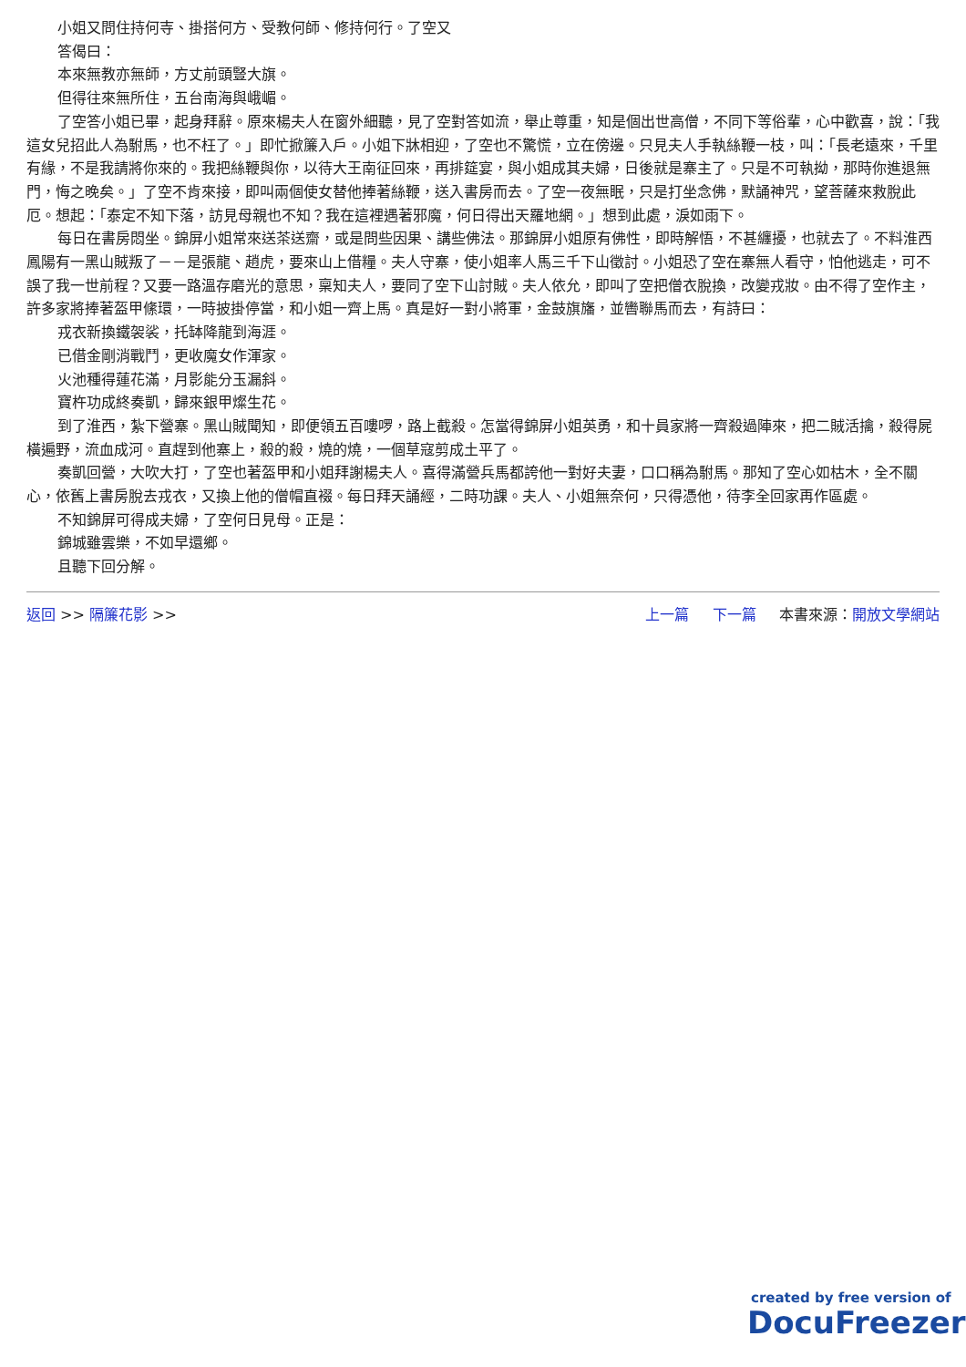小姐又問住持何寺、掛搭何方、受教何師、修持何行。了空又
答偈曰：
本來無教亦無師，方丈前頭豎大旗。
但得往來無所住，五台南海與峨嵋。
了空答小姐已畢，起身拜辭。原來楊夫人在窗外細聽，見了空對答如流，舉止尊重，知是個出世高僧，不同下等俗輩，心中歡喜，說：「我這女兒招此人為駙馬，也不枉了。」即忙掀簾入戶。小姐下牀相迎，了空也不驚慌，立在傍邊。只見夫人手執絲鞭一枝，叫：「長老遠來，千里有緣，不是我請將你來的。我把絲鞭與你，以待大王南征回來，再排筵宴，與小姐成其夫婦，日後就是寨主了。只是不可執拗，那時你進退無門，悔之晚矣。」了空不肯來接，即叫兩個使女替他捧著絲鞭，送入書房而去。了空一夜無眠，只是打坐念佛，默誦神咒，望菩薩來救脫此厄。想起：「泰定不知下落，訪見母親也不知？我在這裡遇著邪魔，何日得出天羅地網。」想到此處，淚如雨下。
每日在書房悶坐。錦屏小姐常來送茶送齋，或是問些因果、講些佛法。那錦屏小姐原有佛性，即時解悟，不甚纏擾，也就去了。不料淮西鳳陽有一黑山賊叛了－－是張龍、趙虎，要來山上借糧。夫人守寨，使小姐率人馬三千下山徵討。小姐恐了空在寨無人看守，怕他逃走，可不誤了我一世前程？又要一路溫存磨光的意思，稟知夫人，要同了空下山討賊。夫人依允，即叫了空把僧衣脫換，改變戎妝。由不得了空作主，許多家將捧著盔甲絛環，一時披掛停當，和小姐一齊上馬。真是好一對小將軍，金鼓旗旛，並轡聯馬而去，有詩曰：
戎衣新換鐵袈裟，托缽降龍到海涯。
已借金剛消戰鬥，更收魔女作渾家。
火池種得蓮花滿，月影能分玉漏斜。
寶杵功成終奏凱，歸來銀甲燦生花。
到了淮西，紮下營寨。黑山賊聞知，即便領五百嘍啰，路上截殺。怎當得錦屏小姐英勇，和十員家將一齊殺過陣來，把二賊活擒，殺得屍橫遍野，流血成河。直趕到他寨上，殺的殺，燒的燒，一個草寇剪成土平了。
奏凱回營，大吹大打，了空也著盔甲和小姐拜謝楊夫人。喜得滿營兵馬都誇他一對好夫妻，口口稱為駙馬。那知了空心如枯木，全不關心，依舊上書房脫去戎衣，又換上他的僧帽直裰。每日拜天誦經，二時功課。夫人、小姐無奈何，只得憑他，待李全回家再作區處。
不知錦屏可得成夫婦，了空何日見母。正是：
錦城雖雲樂，不如早還鄉。
且聽下回分解。
返回 >> 隔簾花影 >> 上一篇 下一篇 本書來源：開放文學網站
created by free version of
DocuFreezer